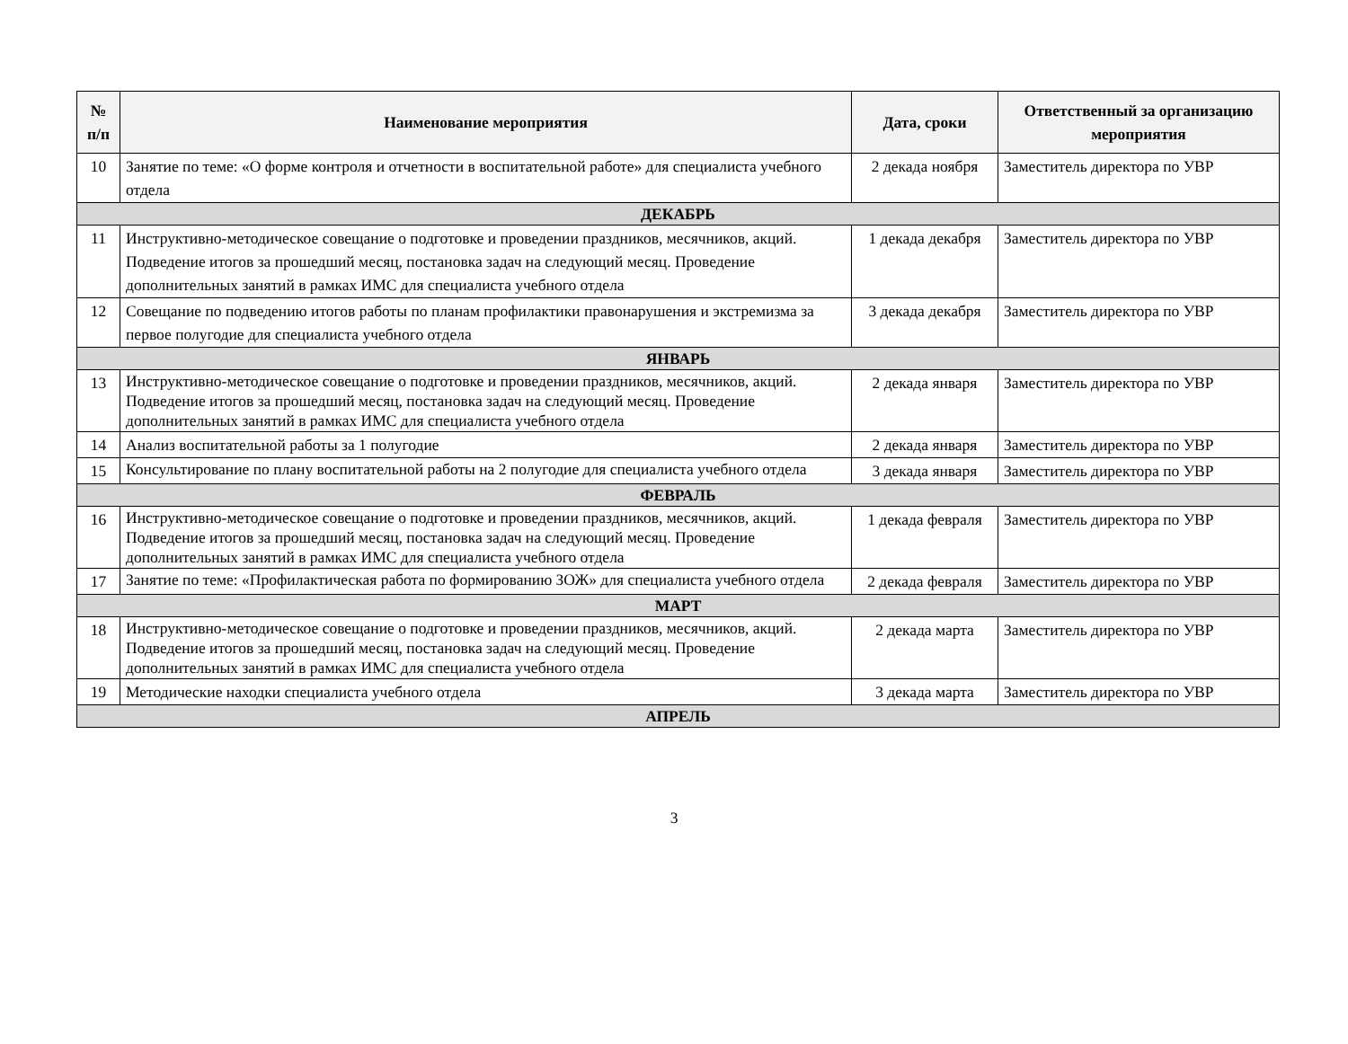| № п/п | Наименование мероприятия | Дата, сроки | Ответственный за организацию мероприятия |
| --- | --- | --- | --- |
| 10 | Занятие по теме: «О форме контроля и отчетности в воспитательной работе» для специалиста учебного отдела | 2 декада ноября | Заместитель директора по УВР |
| ДЕКАБРЬ | | | |
| 11 | Инструктивно-методическое совещание о подготовке и проведении праздников, месячников, акций. Подведение итогов за прошедший месяц, постановка задач на следующий месяц. Проведение дополнительных занятий в рамках ИМС для специалиста учебного отдела | 1 декада декабря | Заместитель директора по УВР |
| 12 | Совещание по подведению итогов работы по планам профилактики правонарушения и экстремизма за первое полугодие для специалиста учебного отдела | 3 декада декабря | Заместитель директора по УВР |
| ЯНВАРЬ | | | |
| 13 | Инструктивно-методическое совещание о подготовке и проведении праздников, месячников, акций. Подведение итогов за прошедший месяц, постановка задач на следующий месяц. Проведение дополнительных занятий в рамках ИМС для специалиста учебного отдела | 2 декада января | Заместитель директора по УВР |
| 14 | Анализ воспитательной работы за 1 полугодие | 2 декада января | Заместитель директора по УВР |
| 15 | Консультирование по плану воспитательной работы на 2 полугодие для специалиста учебного отдела | 3 декада января | Заместитель директора по УВР |
| ФЕВРАЛЬ | | | |
| 16 | Инструктивно-методическое совещание о подготовке и проведении праздников, месячников, акций. Подведение итогов за прошедший месяц, постановка задач на следующий месяц. Проведение дополнительных занятий в рамках ИМС для специалиста учебного отдела | 1 декада февраля | Заместитель директора по УВР |
| 17 | Занятие по теме: «Профилактическая работа по формированию ЗОЖ» для специалиста учебного отдела | 2 декада февраля | Заместитель директора по УВР |
| МАРТ | | | |
| 18 | Инструктивно-методическое совещание о подготовке и проведении праздников, месячников, акций. Подведение итогов за прошедший месяц, постановка задач на следующий месяц. Проведение дополнительных занятий в рамках ИМС для специалиста учебного отдела | 2 декада марта | Заместитель директора по УВР |
| 19 | Методические находки специалиста учебного отдела | 3 декада марта | Заместитель директора по УВР |
| АПРЕЛЬ | | | |
3